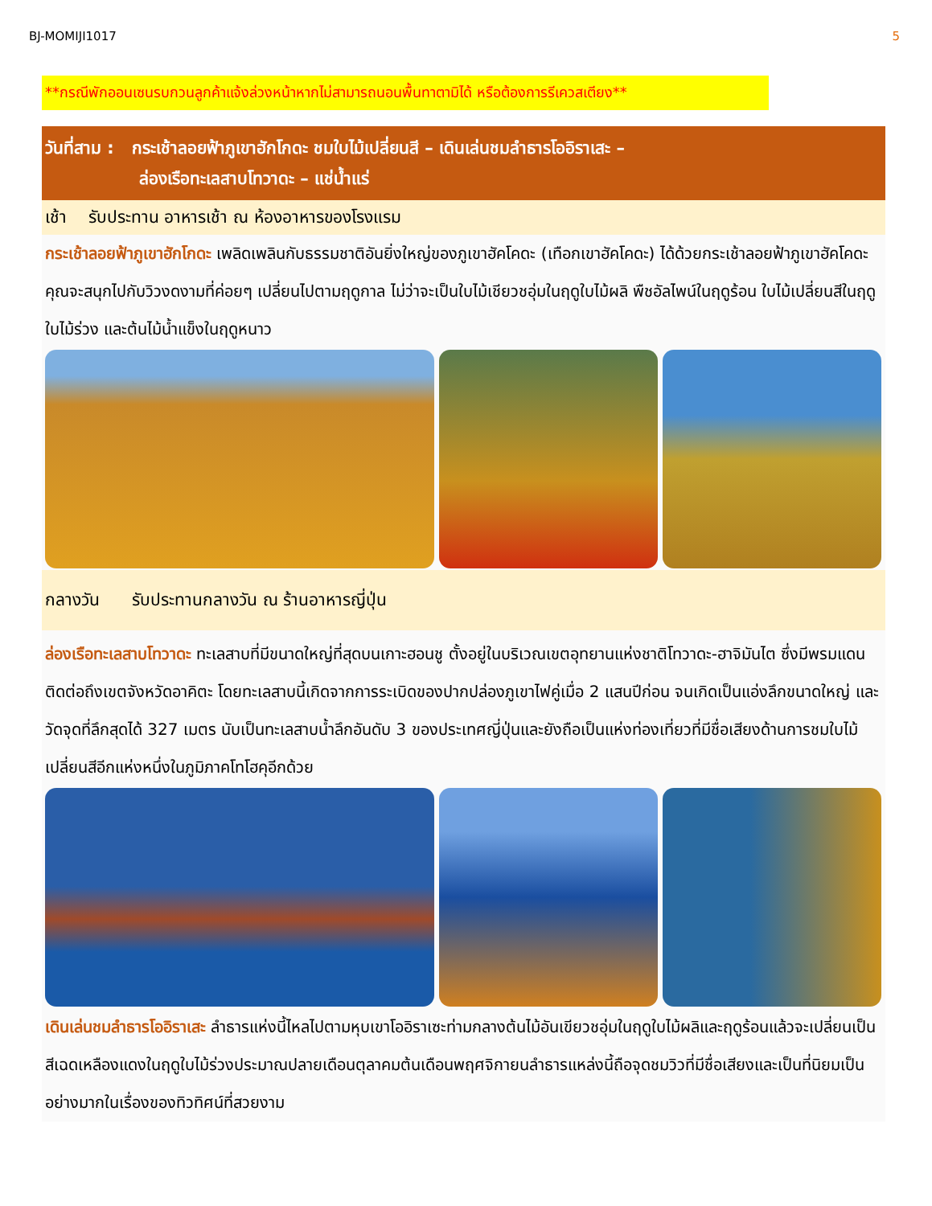BJ-MOMIJI1017 5
**กรณีพักออนเซนรบกวนลูกค้าแจ้งล่วงหน้าหากไม่สามารถนอนพื้นทาตามิได้ หรือต้องการรีเควสเตียง**
วันที่สาม : กระเช้าลอยฟ้าภูเขาฮักโกดะ ชมใบไม้เปลี่ยนสี – เดินเล่นชมลำธารโออิราเสะ –
ล่องเรือทะเลสาบโทวาดะ – แช่น้ำแร่
เช้า รับประทาน อาหารเช้า ณ ห้องอาหารของโรงแรม
กระเช้าลอยฟ้าภูเขาฮักโกดะ เพลิดเพลินกับธรรมชาติอันยิ่งใหญ่ของภูเขาฮัคโคดะ (เทือกเขาฮัคโคดะ) ได้ด้วยกระเช้าลอยฟ้าภูเขาฮัคโคดะ คุณจะสนุกไปกับวิวงดงามที่ค่อยๆ เปลี่ยนไปตามฤดูกาล ไม่ว่าจะเป็นใบไม้เชียวชอุ่มในฤดูใบไม้ผลิ พืชอัลไพน์ในฤดูร้อน ใบไม้เปลี่ยนสีในฤดูใบไม้ร่วง และต้นไม้น้ำแข็งในฤดูหนาว
กลางวัน รับประทานกลางวัน ณ ร้านอาหารญี่ปุ่น
ล่องเรือทะเลสาบโทวาดะ ทะเลสาบที่มีขนาดใหญ่ที่สุดบนเกาะฮอนชู ตั้งอยู่ในบริเวณเขตอุทยานแห่งชาติโทวาดะ-ฮาจิมันไต ซึ่งมีพรมแดนติดต่อถึงเขตจังหวัดอาคิตะ โดยทะเลสาบนี้เกิดจากการระเบิดของปากปล่องภูเขาไฟคู่เมื่อ 2 แสนปีก่อน จนเกิดเป็นแอ่งลึกขนาดใหญ่ และวัดจุดที่ลึกสุดได้ 327 เมตร นับเป็นทะเลสาบน้ำลึกอันดับ 3 ของประเทศญี่ปุ่นและยังถือเป็นแห่งท่องเที่ยวที่มีชื่อเสียงด้านการชมใบไม้เปลี่ยนสีอีกแห่งหนึ่งในภูมิภาคโทโฮคุอีกด้วย
เดินเล่นชมลำธารโออิราเสะ ลำธารแห่งนี้ไหลไปตามหุบเขาโออิราเซะท่ามกลางต้นไม้อันเขียวชอุ่มในฤดูใบไม้ผลิและฤดูร้อนแล้วจะเปลี่ยนเป็นสีเฉดเหลืองแดงในฤดูใบไม้ร่วงประมาณปลายเดือนตุลาคมต้นเดือนพฤศจิกายนลำธารแหล่งนี้ถือจุดชมวิวที่มีชื่อเสียงและเป็นที่นิยมเป็นอย่างมากในเรื่องของทิวทิศน์ที่สวยงาม